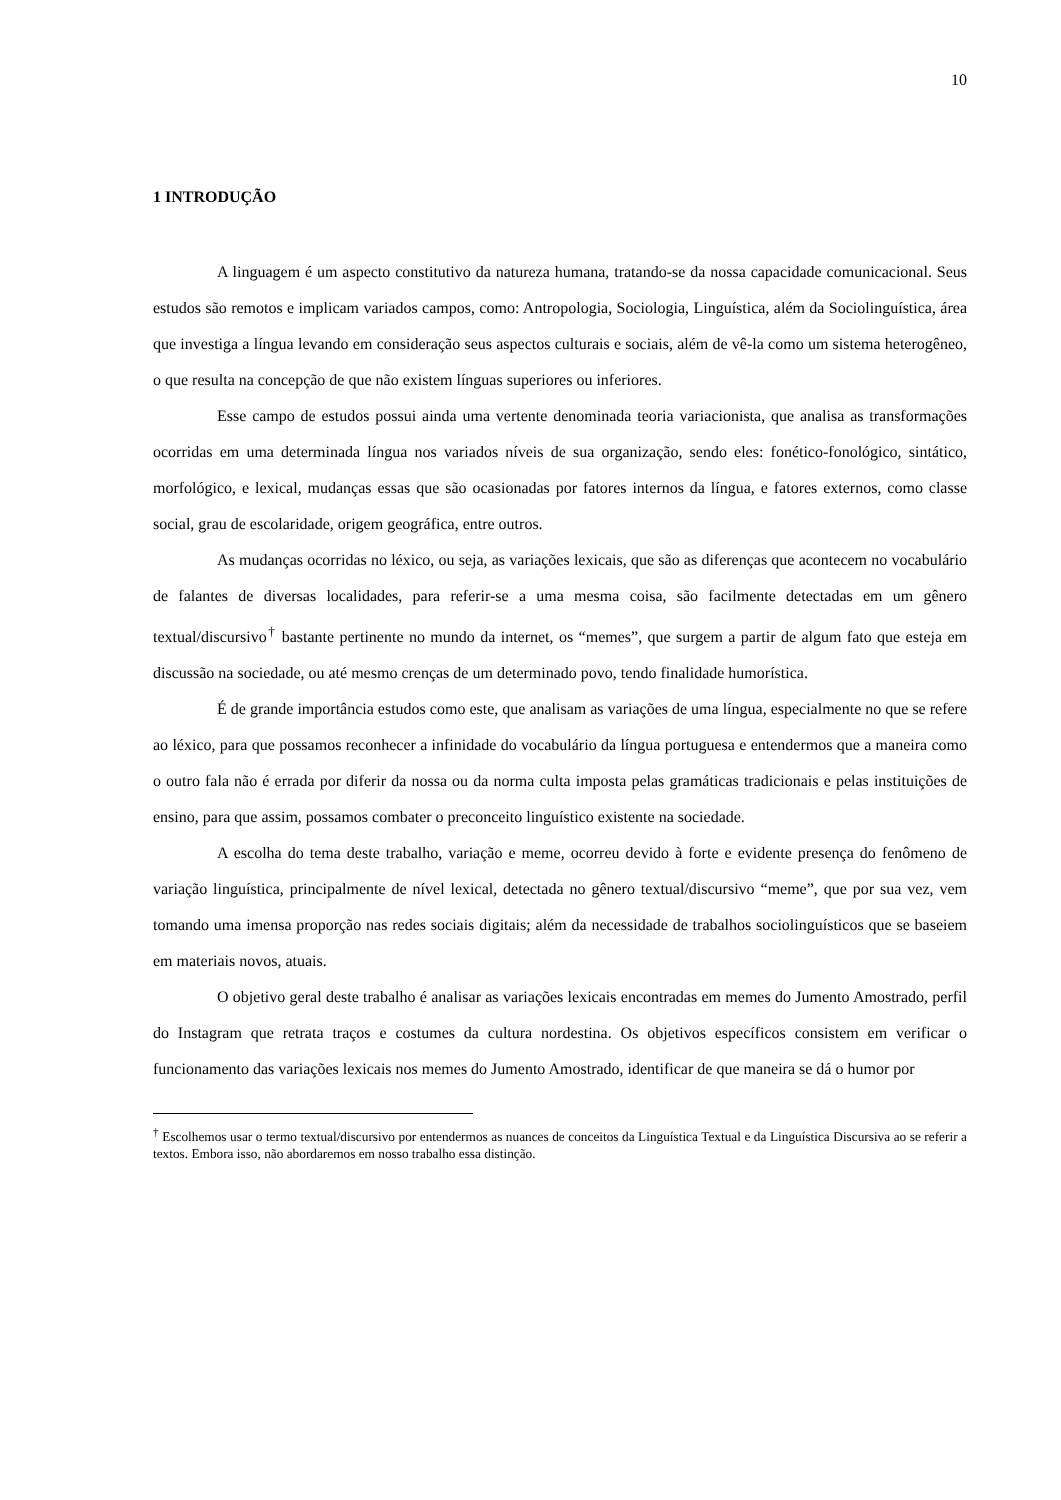10
1 INTRODUÇÃO
A linguagem é um aspecto constitutivo da natureza humana, tratando-se da nossa capacidade comunicacional. Seus estudos são remotos e implicam variados campos, como: Antropologia, Sociologia, Linguística, além da Sociolinguística, área que investiga a língua levando em consideração seus aspectos culturais e sociais, além de vê-la como um sistema heterogêneo, o que resulta na concepção de que não existem línguas superiores ou inferiores.
Esse campo de estudos possui ainda uma vertente denominada teoria variacionista, que analisa as transformações ocorridas em uma determinada língua nos variados níveis de sua organização, sendo eles: fonético-fonológico, sintático, morfológico, e lexical, mudanças essas que são ocasionadas por fatores internos da língua, e fatores externos, como classe social, grau de escolaridade, origem geográfica, entre outros.
As mudanças ocorridas no léxico, ou seja, as variações lexicais, que são as diferenças que acontecem no vocabulário de falantes de diversas localidades, para referir-se a uma mesma coisa, são facilmente detectadas em um gênero textual/discursivo<sup>†</sup> bastante pertinente no mundo da internet, os “memes”, que surgem a partir de algum fato que esteja em discussão na sociedade, ou até mesmo crenças de um determinado povo, tendo finalidade humorística.
É de grande importância estudos como este, que analisam as variações de uma língua, especialmente no que se refere ao léxico, para que possamos reconhecer a infinidade do vocabulário da língua portuguesa e entendermos que a maneira como o outro fala não é errada por diferir da nossa ou da norma culta imposta pelas gramáticas tradicionais e pelas instituições de ensino, para que assim, possamos combater o preconceito linguístico existente na sociedade.
A escolha do tema deste trabalho, variação e meme, ocorreu devido à forte e evidente presença do fenômeno de variação linguística, principalmente de nível lexical, detectada no gênero textual/discursivo “meme”, que por sua vez, vem tomando uma imensa proporção nas redes sociais digitais; além da necessidade de trabalhos sociolinguísticos que se baseiem em materiais novos, atuais.
O objetivo geral deste trabalho é analisar as variações lexicais encontradas em memes do Jumento Amostrado, perfil do Instagram que retrata traços e costumes da cultura nordestina. Os objetivos específicos consistem em verificar o funcionamento das variações lexicais nos memes do Jumento Amostrado, identificar de que maneira se dá o humor por
<sup>†</sup> Escolhemos usar o termo textual/discursivo por entendermos as nuances de conceitos da Linguística Textual e da Linguística Discursiva ao se referir a textos. Embora isso, não abordaremos em nosso trabalho essa distinção.